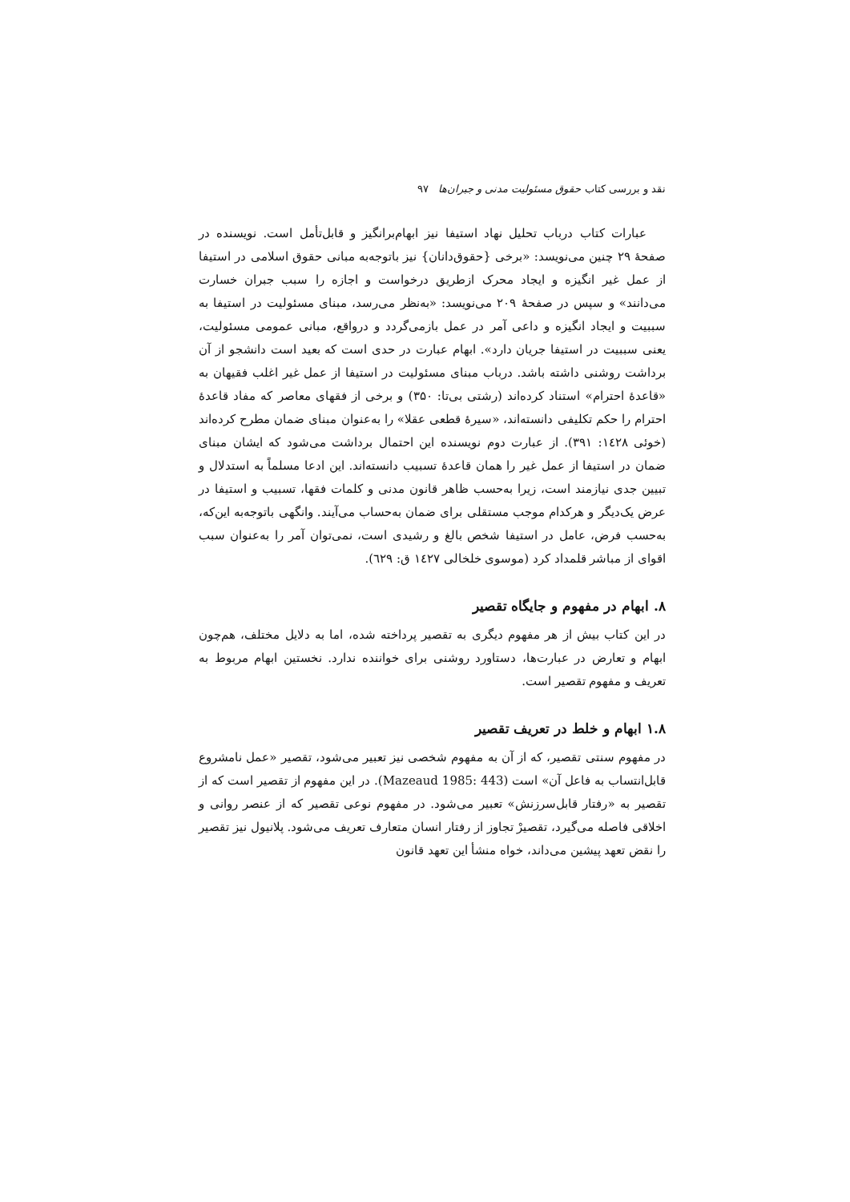نقد و بررسی کتاب حقوق مسئولیت مدنی و جبران‌ها ۹۷
عبارات کتاب درباب تحلیل نهاد استیفا نیز ابهام‌برانگیز و قابل‌تأمل است. نویسنده در صفحهٔ ۲۹ چنین می‌نویسد: «برخی {حقوق‌دانان} نیز باتوجه‌به مبانی حقوق اسلامی در استیفا از عمل غیر انگیزه و ایجاد محرک ازطریق درخواست و اجازه را سبب جبران خسارت می‌دانند» و سپس در صفحهٔ ۲۰۹ می‌نویسد: «به‌نظر می‌رسد، مبنای مسئولیت در استیفا به سببیت و ایجاد انگیزه و داعی آمر در عمل بازمی‌گردد و درواقع، مبانی عمومی مسئولیت، یعنی سببیت در استیفا جریان دارد». ابهام عبارت در حدی است که بعید است دانشجو از آن برداشت روشنی داشته باشد. درباب مبنای مسئولیت در استیفا از عمل غیر اغلب فقیهان به «قاعدهٔ احترام» استناد کرده‌اند (رشتی بی‌تا: ۳۵۰) و برخی از فقهای معاصر که مفاد قاعدهٔ احترام را حکم تکلیفی دانسته‌اند، «سیرهٔ قطعی عقلا» را به‌عنوان مبنای ضمان مطرح کرده‌اند (خوئی ١٤٢٨: ۳۹۱). از عبارت دوم نویسنده این احتمال برداشت می‌شود که ایشان مبنای ضمان در استیفا از عمل غیر را همان قاعدهٔ تسبیب دانسته‌اند. این ادعا مسلماً به استدلال و تبیین جدی نیازمند است، زیرا به‌حسب ظاهر قانون مدنی و کلمات فقها، تسبیب و استیفا در عرض یک‌دیگر و هرکدام موجب مستقلی برای ضمان به‌حساب می‌آیند. وانگهی باتوجه‌به این‌که، به‌حسب فرض، عامل در استیفا شخص بالغ و رشیدی است، نمی‌توان آمر را به‌عنوان سبب اقوای از مباشر قلمداد کرد (موسوی خلخالی ١٤٢٧ ق: ٦۲۹).
۸. ابهام در مفهوم و جایگاه تقصیر
در این کتاب بیش از هر مفهوم دیگری به تقصیر پرداخته شده، اما به دلایل مختلف، هم‌چون ابهام و تعارض در عبارت‌ها، دستاورد روشنی برای خواننده ندارد. نخستین ابهام مربوط به تعریف و مفهوم تقصیر است.
۱.۸ ابهام و خلط در تعریف تقصیر
در مفهوم سنتی تقصیر، که از آن به مفهوم شخصی نیز تعبیر می‌شود، تقصیر «عمل نامشروع قابل‌انتساب به فاعل آن» است (Mazeaud 1985: 443). در این مفهوم از تقصیر است که از تقصیر به «رفتار قابل‌سرزنش» تعبیر می‌شود. در مفهوم نوعی تقصیر که از عنصر روانی و اخلاقی فاصله می‌گیرد، تقصیرْ تجاوز از رفتار انسان متعارف تعریف می‌شود. پلانیول نیز تقصیر را نقض تعهد پیشین می‌داند، خواه منشأ این تعهد قانون